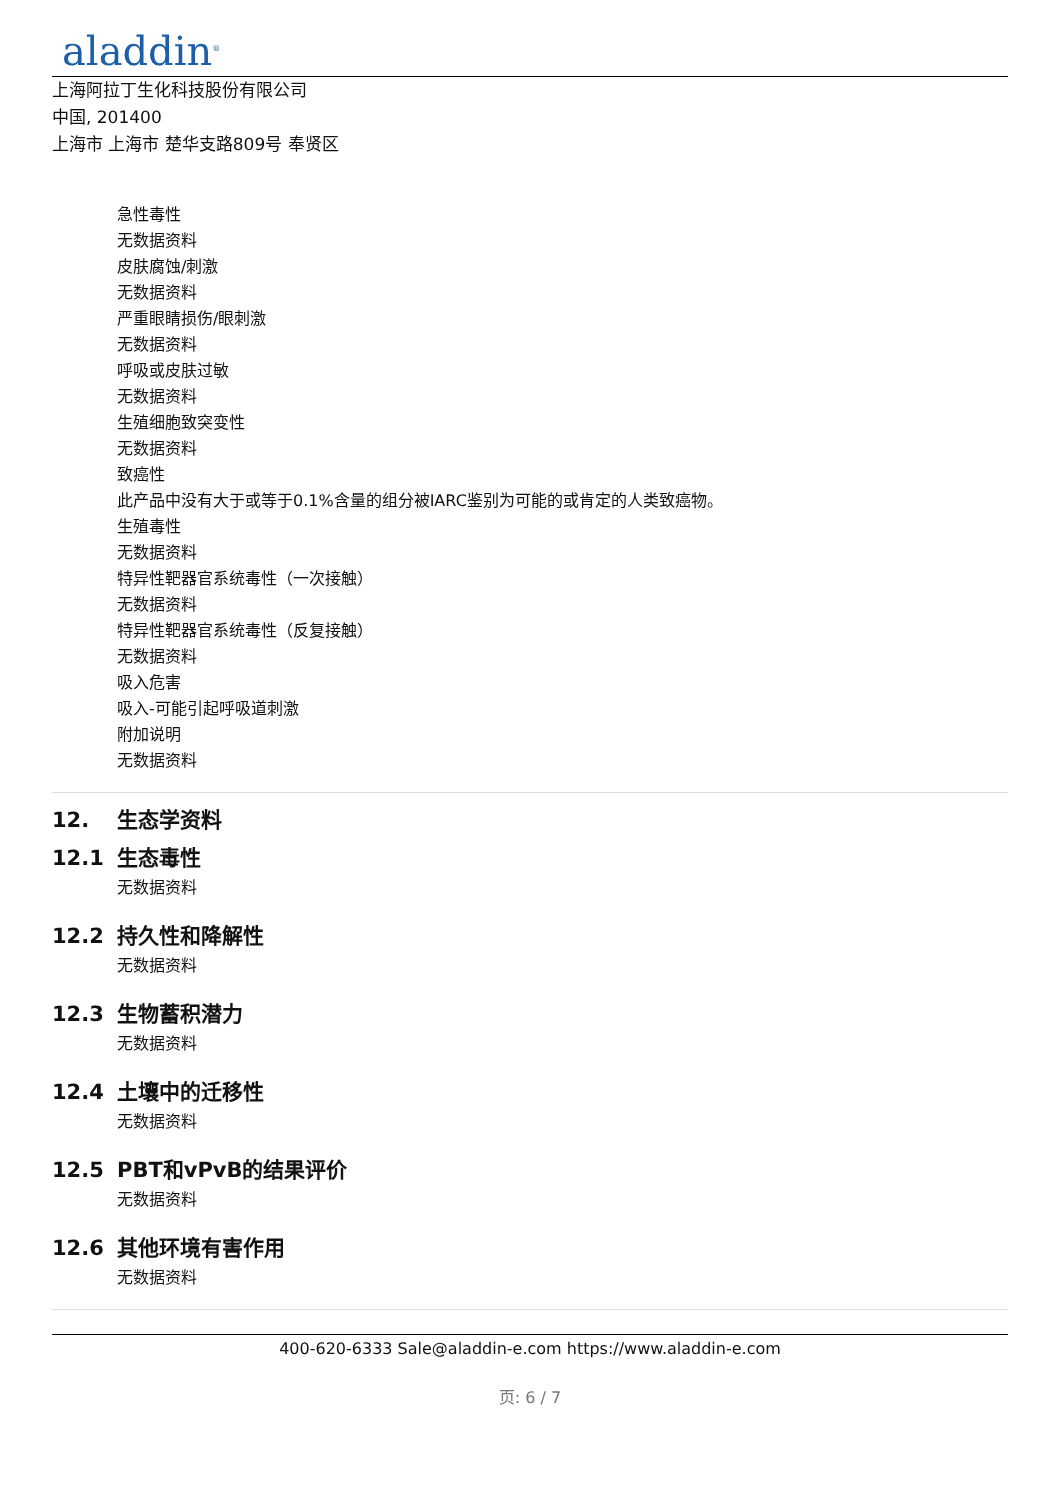aladdin<sup>®</sup>
上海阿拉丁生化科技股份有限公司
中国, 201400
上海市 上海市 楚华支路809号 奉贤区
急性毒性
无数据资料
皮肤腐蚀/刺激
无数据资料
严重眼睛损伤/眼刺激
无数据资料
呼吸或皮肤过敏
无数据资料
生殖细胞致突变性
无数据资料
致癌性
此产品中没有大于或等于0.1%含量的组分被IARC鉴别为可能的或肯定的人类致癌物。
生殖毒性
无数据资料
特异性靶器官系统毒性（一次接触）
无数据资料
特异性靶器官系统毒性（反复接触）
无数据资料
吸入危害
吸入-可能引起呼吸道刺激
附加说明
无数据资料
12. 生态学资料
12.1 生态毒性
无数据资料
12.2 持久性和降解性
无数据资料
12.3 生物蓄积潜力
无数据资料
12.4 土壤中的迁移性
无数据资料
12.5 PBT和vPvB的结果评价
无数据资料
12.6 其他环境有害作用
无数据资料
400-620-6333 Sale@aladdin-e.com https://www.aladdin-e.com
页: 6 / 7